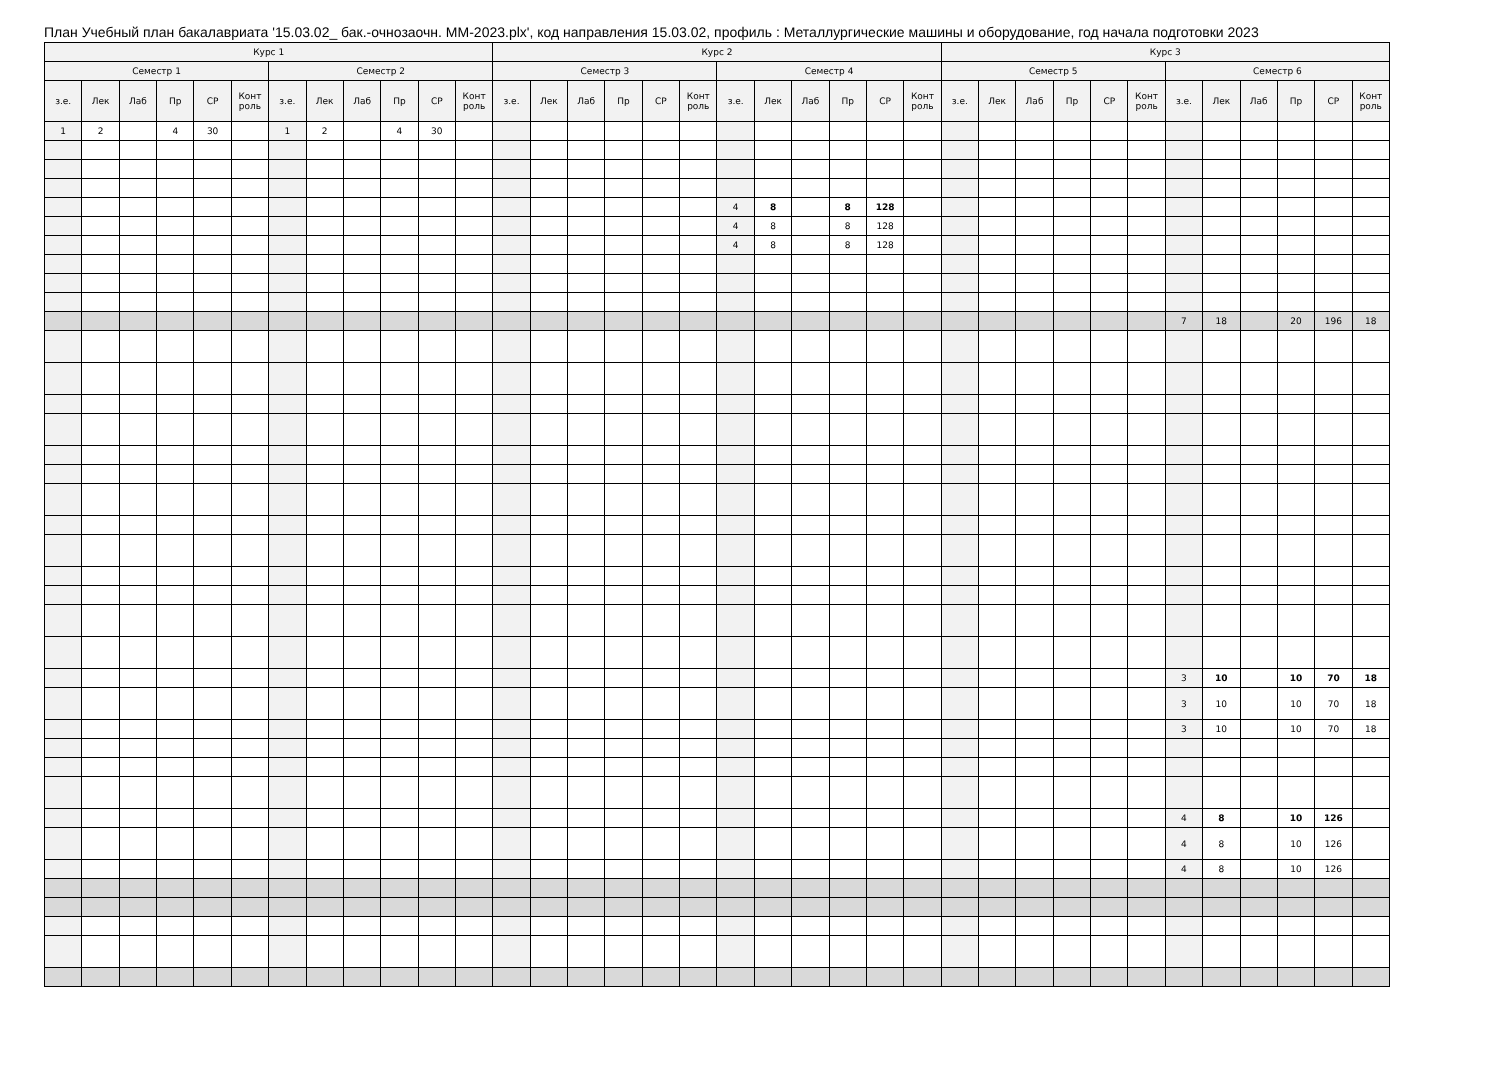План Учебный план бакалавриата '15.03.02_ бак.-очнозаочн. ММ-2023.plx', код направления 15.03.02, профиль : Металлургические машины и оборудование, год начала подготовки 2023
| Курс 1 | | | | | | | | | | | | Курс 2 | | | | | | | | | | | | Курс 3 | | | | | | | | | | | |
| --- | --- | --- | --- | --- | --- | --- | --- | --- | --- | --- | --- | --- | --- | --- | --- | --- | --- | --- | --- | --- | --- | --- | --- | --- | --- | --- | --- | --- | --- | --- | --- | --- | --- | --- | --- |
| Семестр 1 | | | | | | Семестр 2 | | | | | | Семестр 3 | | | | | | Семестр 4 | | | | | | Семестр 5 | | | | | | Семестр 6 | | | | | |
| з.е. | Лек | Лаб | Пр | СР | Конт роль | з.е. | Лек | Лаб | Пр | СР | Конт роль | з.е. | Лек | Лаб | Пр | СР | Конт роль | з.е. | Лек | Лаб | Пр | СР | Конт роль | з.е. | Лек | Лаб | Пр | СР | Конт роль | з.е. | Лек | Лаб | Пр | СР | Конт роль |
| 1 | 2 | | 4 | 30 | | 1 | 2 | | 4 | 30 | | | | | | | | | | | | | | | | | | | | | | | | | |
| | | | | | | | | | | | | | | | | | | 4 | 8 | | 8 | 128 | | | | | | | | | | | | | |
| | | | | | | | | | | | | | | | | | | 4 | 8 | | 8 | 128 | | | | | | | | | | | | | |
| | | | | | | | | | | | | | | | | | | 4 | 8 | | 8 | 128 | | | | | | | | | | | | | |
| | | | | | | | | | | | | | | | | | | | | | | | | | | | | | | 7 | 18 | | 20 | 196 | 18 |
| | | | | | | | | | | | | | | | | | | | | | | | | | | | | | | 3 | 10 | | 10 | 70 | 18 |
| | | | | | | | | | | | | | | | | | | | | | | | | | | | | | | 3 | 10 | | 10 | 70 | 18 |
| | | | | | | | | | | | | | | | | | | | | | | | | | | | | | | 3 | 10 | | 10 | 70 | 18 |
| | | | | | | | | | | | | | | | | | | | | | | | | | | | | | | 4 | 8 | | 10 | 126 | |
| | | | | | | | | | | | | | | | | | | | | | | | | | | | | | | 4 | 8 | | 10 | 126 | |
| | | | | | | | | | | | | | | | | | | | | | | | | | | | | | | 4 | 8 | | 10 | 126 | |